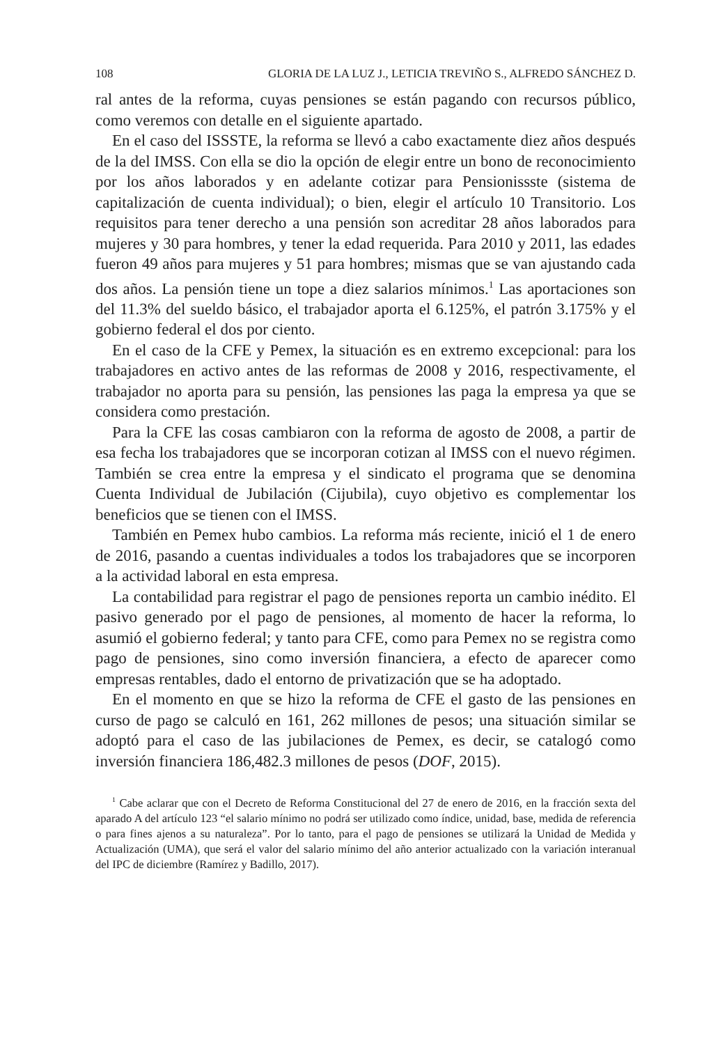108 GLORIA DE LA LUZ J., LETICIA TREVIÑO S., ALFREDO SÁNCHEZ D.
ral antes de la reforma, cuyas pensiones se están pagando con recursos público, como veremos con detalle en el siguiente apartado.
En el caso del ISSSTE, la reforma se llevó a cabo exactamente diez años después de la del IMSS. Con ella se dio la opción de elegir entre un bono de reconocimiento por los años laborados y en adelante cotizar para Pensionissste (sistema de capitalización de cuenta individual); o bien, elegir el artículo 10 Transitorio. Los requisitos para tener derecho a una pensión son acreditar 28 años laborados para mujeres y 30 para hombres, y tener la edad requerida. Para 2010 y 2011, las edades fueron 49 años para mujeres y 51 para hombres; mismas que se van ajustando cada dos años. La pensión tiene un tope a diez salarios mínimos.<sup>1</sup> Las aportaciones son del 11.3% del sueldo básico, el trabajador aporta el 6.125%, el patrón 3.175% y el gobierno federal el dos por ciento.
En el caso de la CFE y Pemex, la situación es en extremo excepcional: para los trabajadores en activo antes de las reformas de 2008 y 2016, respectivamente, el trabajador no aporta para su pensión, las pensiones las paga la empresa ya que se considera como prestación.
Para la CFE las cosas cambiaron con la reforma de agosto de 2008, a partir de esa fecha los trabajadores que se incorporan cotizan al IMSS con el nuevo régimen. También se crea entre la empresa y el sindicato el programa que se denomina Cuenta Individual de Jubilación (Cijubila), cuyo objetivo es complementar los beneficios que se tienen con el IMSS.
También en Pemex hubo cambios. La reforma más reciente, inició el 1 de enero de 2016, pasando a cuentas individuales a todos los trabajadores que se incorporen a la actividad laboral en esta empresa.
La contabilidad para registrar el pago de pensiones reporta un cambio inédito. El pasivo generado por el pago de pensiones, al momento de hacer la reforma, lo asumió el gobierno federal; y tanto para CFE, como para Pemex no se registra como pago de pensiones, sino como inversión financiera, a efecto de aparecer como empresas rentables, dado el entorno de privatización que se ha adoptado.
En el momento en que se hizo la reforma de CFE el gasto de las pensiones en curso de pago se calculó en 161, 262 millones de pesos; una situación similar se adoptó para el caso de las jubilaciones de Pemex, es decir, se catalogó como inversión financiera 186,482.3 millones de pesos (DOF, 2015).
<sup>1</sup> Cabe aclarar que con el Decreto de Reforma Constitucional del 27 de enero de 2016, en la fracción sexta del aparado A del artículo 123 “el salario mínimo no podrá ser utilizado como índice, unidad, base, medida de referencia o para fines ajenos a su naturaleza”. Por lo tanto, para el pago de pensiones se utilizará la Unidad de Medida y Actualización (UMA), que será el valor del salario mínimo del año anterior actualizado con la variación interanual del IPC de diciembre (Ramírez y Badillo, 2017).